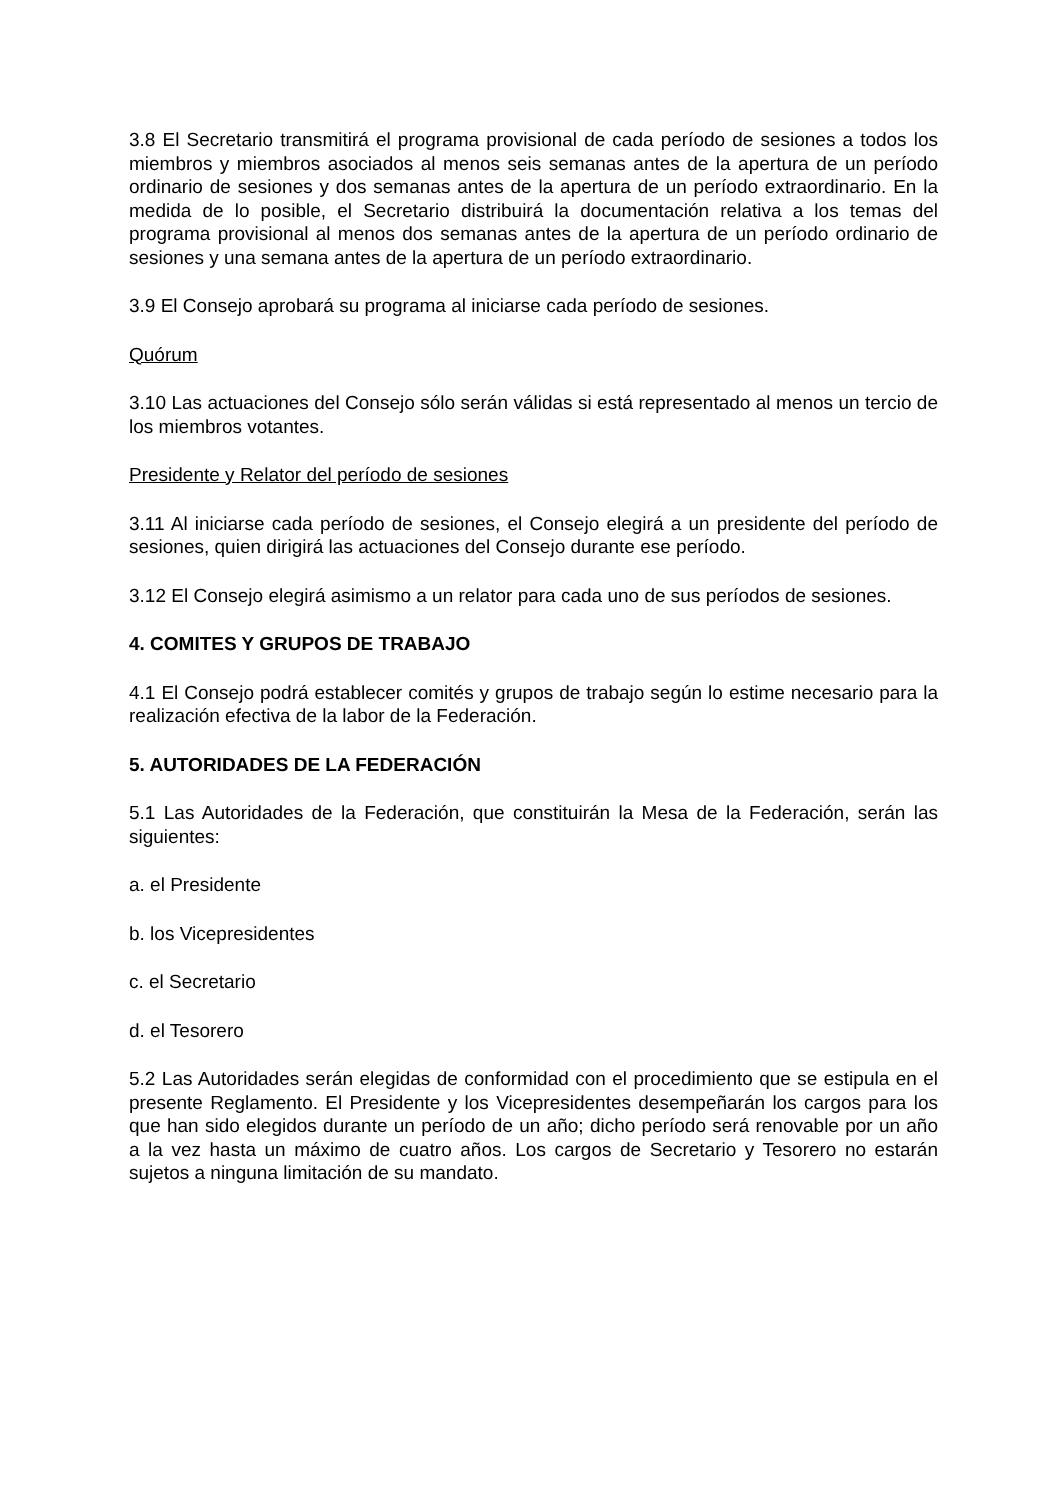3.8 El Secretario transmitirá el programa provisional de cada período de sesiones a todos los miembros y miembros asociados al menos seis semanas antes de la apertura de un período ordinario de sesiones y dos semanas antes de la apertura de un período extraordinario. En la medida de lo posible, el Secretario distribuirá la documentación relativa a los temas del programa provisional al menos dos semanas antes de la apertura de un período ordinario de sesiones y una semana antes de la apertura de un período extraordinario.
3.9 El Consejo aprobará su programa al iniciarse cada período de sesiones.
Quórum
3.10 Las actuaciones del Consejo sólo serán válidas si está representado al menos un tercio de los miembros votantes.
Presidente y Relator del período de sesiones
3.11 Al iniciarse cada período de sesiones, el Consejo elegirá a un presidente del período de sesiones, quien dirigirá las actuaciones del Consejo durante ese período.
3.12 El Consejo elegirá asimismo a un relator para cada uno de sus períodos de sesiones.
4. COMITES Y GRUPOS DE TRABAJO
4.1 El Consejo podrá establecer comités y grupos de trabajo según lo estime necesario para la realización efectiva de la labor de la Federación.
5. AUTORIDADES DE LA FEDERACIÓN
5.1 Las Autoridades de la Federación, que constituirán la Mesa de la Federación, serán las siguientes:
a. el Presidente
b. los Vicepresidentes
c. el Secretario
d. el Tesorero
5.2 Las Autoridades serán elegidas de conformidad con el procedimiento que se estipula en el presente Reglamento. El Presidente y los Vicepresidentes desempeñarán los cargos para los que han sido elegidos durante un período de un año; dicho período será renovable por un año a la vez hasta un máximo de cuatro años. Los cargos de Secretario y Tesorero no estarán sujetos a ninguna limitación de su mandato.